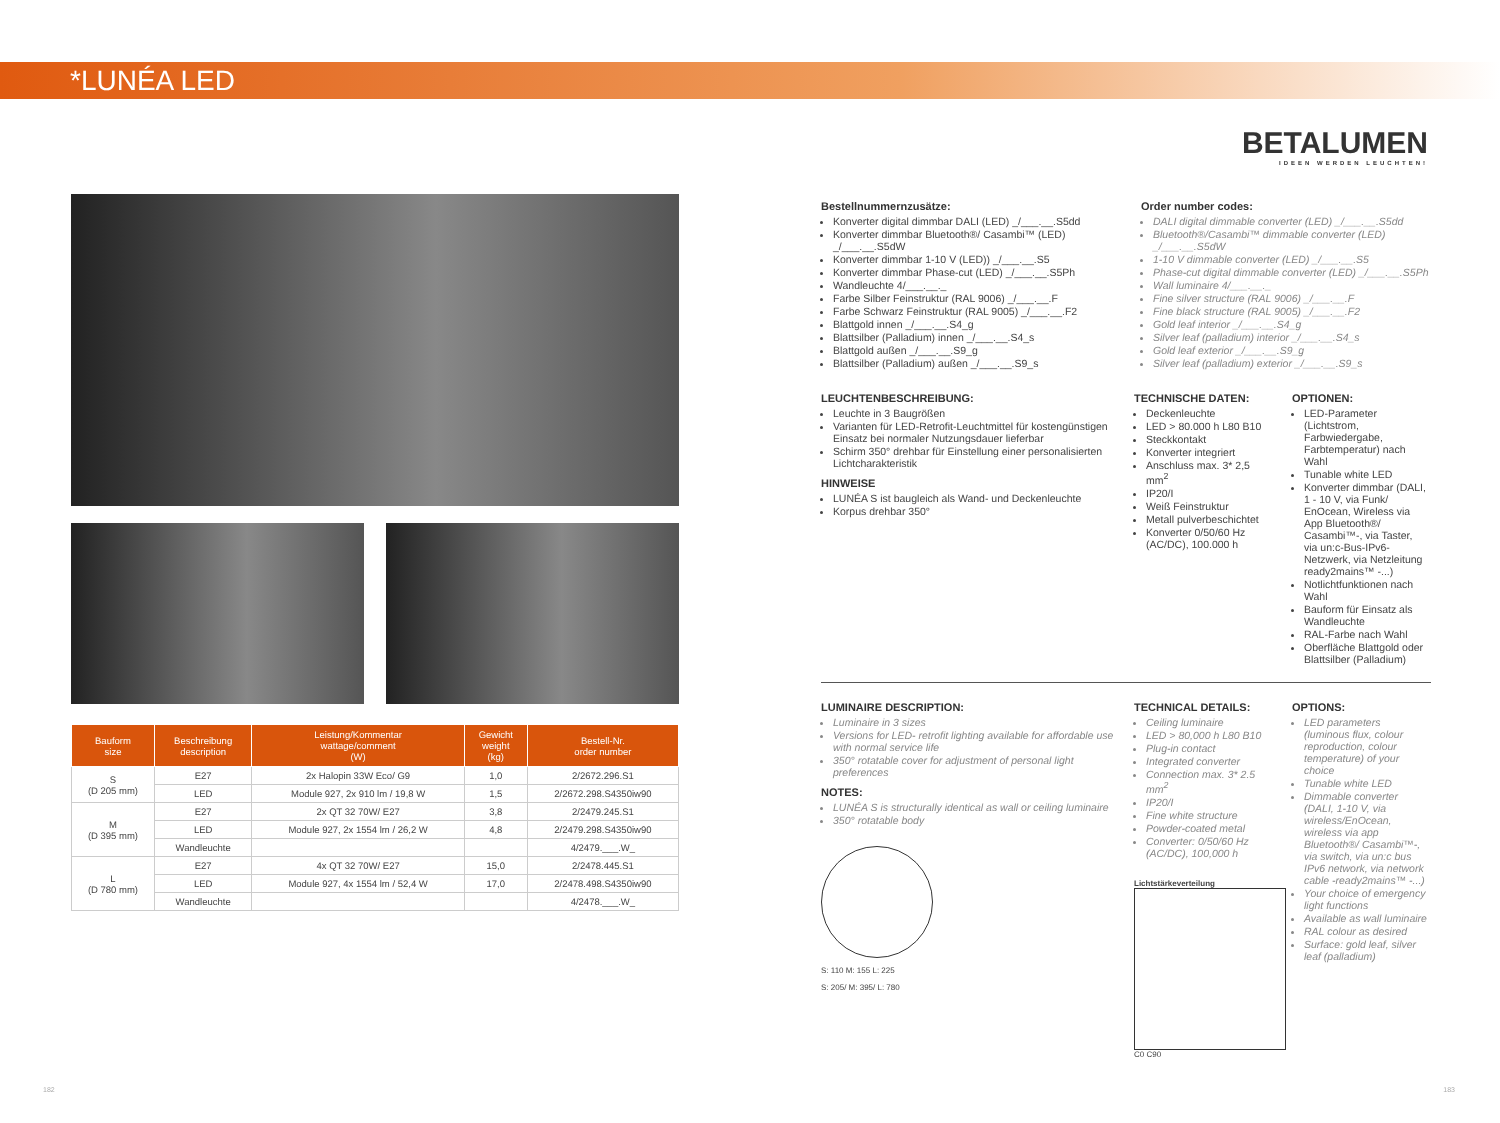*LUNÉA LED
BETALUMEN
IDEEN WERDEN LEUCHTEN!
| Bauform size | Beschreibung description | Leistung/Kommentar wattage/comment (W) | Gewicht weight (kg) | Bestell-Nr. order number |
| --- | --- | --- | --- | --- |
| S (D 205 mm) | E27 | 2x Halopin 33W Eco/ G9 | 1,0 | 2/2672.296.S1 |
| | LED | Module 927, 2x 910 lm / 19,8 W | 1,5 | 2/2672.298.S4350iw90 |
| M (D 395 mm) | E27 | 2x QT 32 70W/ E27 | 3,8 | 2/2479.245.S1 |
| | LED | Module 927, 2x 1554 lm / 26,2 W | 4,8 | 2/2479.298.S4350iw90 |
| | Wandleuchte | | | 4/2479.___.W_ |
| L (D 780 mm) | E27 | 4x QT 32 70W/ E27 | 15,0 | 2/2478.445.S1 |
| | LED | Module 927, 4x 1554 lm / 52,4 W | 17,0 | 2/2478.498.S4350iw90 |
| | Wandleuchte | | | 4/2478.___.W_ |
Bestellnummernzusätze:
Konverter digital dimmbar DALI (LED) _/___.__.S5dd
Konverter dimmbar Bluetooth®/ Casambi™ (LED) _/___.__.S5dW
Konverter dimmbar 1-10 V (LED)) _/___.__.S5
Konverter dimmbar Phase-cut (LED) _/___.__.S5Ph
Wandleuchte 4/___.__._
Farbe Silber Feinstruktur (RAL 9006) _/___.__.F
Farbe Schwarz Feinstruktur (RAL 9005) _/___.__.F2
Blattgold innen _/___.__.S4_g
Blattsilber (Palladium) innen _/___.__.S4_s
Blattgold außen _/___.__.S9_g
Blattsilber (Palladium) außen _/___.__.S9_s
Order number codes:
DALI digital dimmable converter (LED) _/___.__.S5dd
Bluetooth®/Casambi™ dimmable converter (LED) _/___.__.S5dW
1-10 V dimmable converter (LED) _/___.__.S5
Phase-cut digital dimmable converter (LED) _/___.__.S5Ph
Wall luminaire 4/___.__._
Fine silver structure (RAL 9006) _/___.__.F
Fine black structure (RAL 9005) _/___.__.F2
Gold leaf interior _/___.__.S4_g
Silver leaf (palladium) interior _/___.__.S4_s
Gold leaf exterior _/___.__.S9_g
Silver leaf (palladium) exterior _/___.__.S9_s
LEUCHTENBESCHREIBUNG:
Leuchte in 3 Baugrößen
Varianten für LED-Retrofit-Leuchtmittel für kostengünstigen Einsatz bei normaler Nutzungsdauer lieferbar
Schirm 350° drehbar für Einstellung einer personalisierten Lichtcharakteristik
HINWEISE
LUNÉA S ist baugleich als Wand- und Deckenleuchte
Korpus drehbar 350°
TECHNISCHE DATEN:
Deckenleuchte
LED > 80.000 h L80 B10
Steckkontakt
Konverter integriert
Anschluss max. 3* 2,5 mm<sup>2</sup>
IP20/I
Weiß Feinstruktur
Metall pulverbeschichtet
Konverter 0/50/60 Hz (AC/DC), 100.000 h
OPTIONEN:
LED-Parameter (Lichtstrom, Farbwiedergabe, Farbtemperatur) nach Wahl
Tunable white LED
Konverter dimmbar (DALI, 1 - 10 V, via Funk/ EnOcean, Wireless via App Bluetooth®/ Casambi™-, via Taster, via un:c-Bus-IPv6-Netzwerk, via Netzleitung ready2mains™ -...)
Notlichtfunktionen nach Wahl
Bauform für Einsatz als Wandleuchte
RAL-Farbe nach Wahl
Oberfläche Blattgold oder Blattsilber (Palladium)
LUMINAIRE DESCRIPTION:
Luminaire in 3 sizes
Versions for LED- retrofit lighting available for affordable use with normal service life
350° rotatable cover for adjustment of personal light preferences
NOTES:
LUNÉA S is structurally identical as wall or ceiling luminaire
350° rotatable body
S: 110 M: 155 L: 225
S: 205/ M: 395/ L: 780
TECHNICAL DETAILS:
Ceiling luminaire
LED > 80,000 h L80 B10
Plug-in contact
Integrated converter
Connection max. 3* 2.5 mm<sup>2</sup>
IP20/I
Fine white structure
Powder-coated metal
Converter: 0/50/60 Hz (AC/DC), 100,000 h
Lichtstärkeverteilung
C0 C90
OPTIONS:
LED parameters (luminous flux, colour reproduction, colour temperature) of your choice
Tunable white LED
Dimmable converter (DALI, 1-10 V, via wireless/EnOcean, wireless via app Bluetooth®/ Casambi™-, via switch, via un:c bus IPv6 network, via network cable -ready2mains™ -...)
Your choice of emergency light functions
Available as wall luminaire
RAL colour as desired
Surface: gold leaf, silver leaf (palladium)
182 183